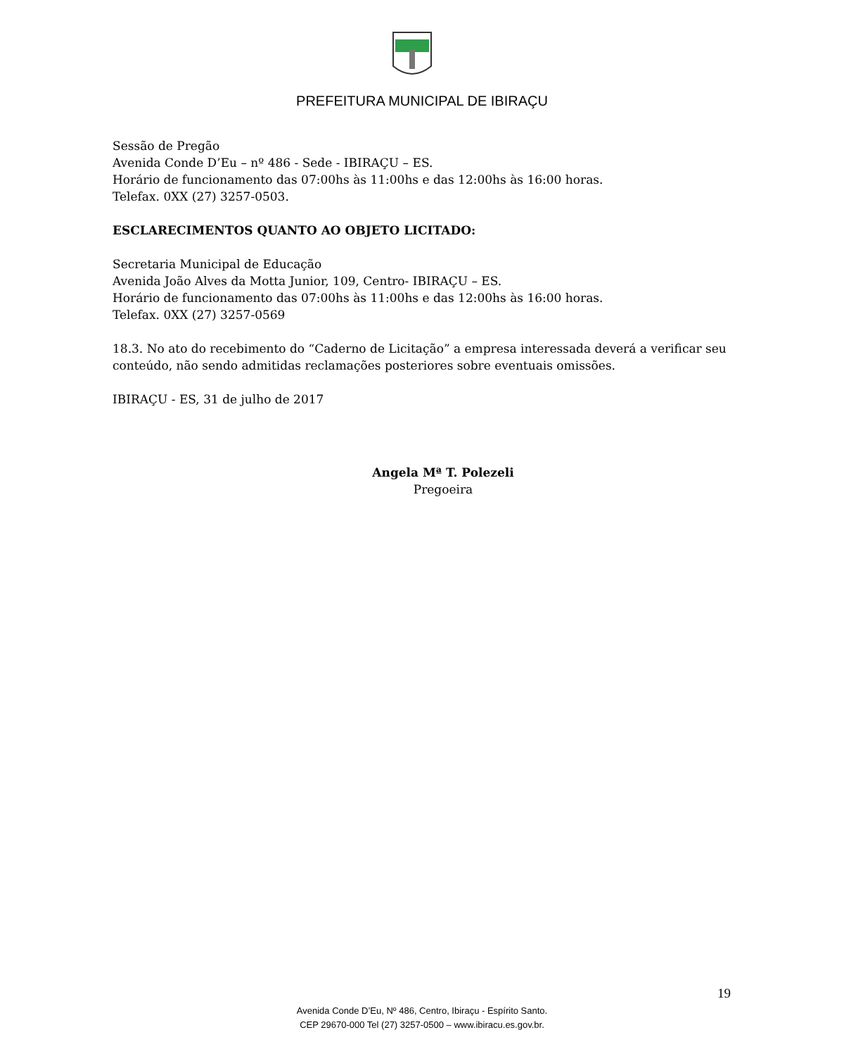PREFEITURA MUNICIPAL DE IBIRAÇU
Sessão de Pregão
Avenida Conde D’Eu – nº 486 - Sede - IBIRAÇU – ES.
Horário de funcionamento das 07:00hs às 11:00hs e das 12:00hs às 16:00 horas.
Telefax. 0XX (27) 3257-0503.
ESCLARECIMENTOS QUANTO AO OBJETO LICITADO:
Secretaria Municipal de Educação
Avenida João Alves da Motta Junior, 109, Centro- IBIRAÇU – ES.
Horário de funcionamento das 07:00hs às 11:00hs e das 12:00hs às 16:00 horas.
Telefax. 0XX (27) 3257-0569
18.3. No ato do recebimento do “Caderno de Licitação” a empresa interessada deverá a verificar seu conteúdo, não sendo admitidas reclamações posteriores sobre eventuais omissões.
IBIRAÇU - ES, 31 de julho de 2017
Angela Mª T. Polezeli
Pregoeira
19
Avenida Conde D’Eu, Nº 486, Centro, Ibiraçu - Espírito Santo.
CEP 29670-000 Tel (27) 3257-0500 – www.ibiracu.es.gov.br.